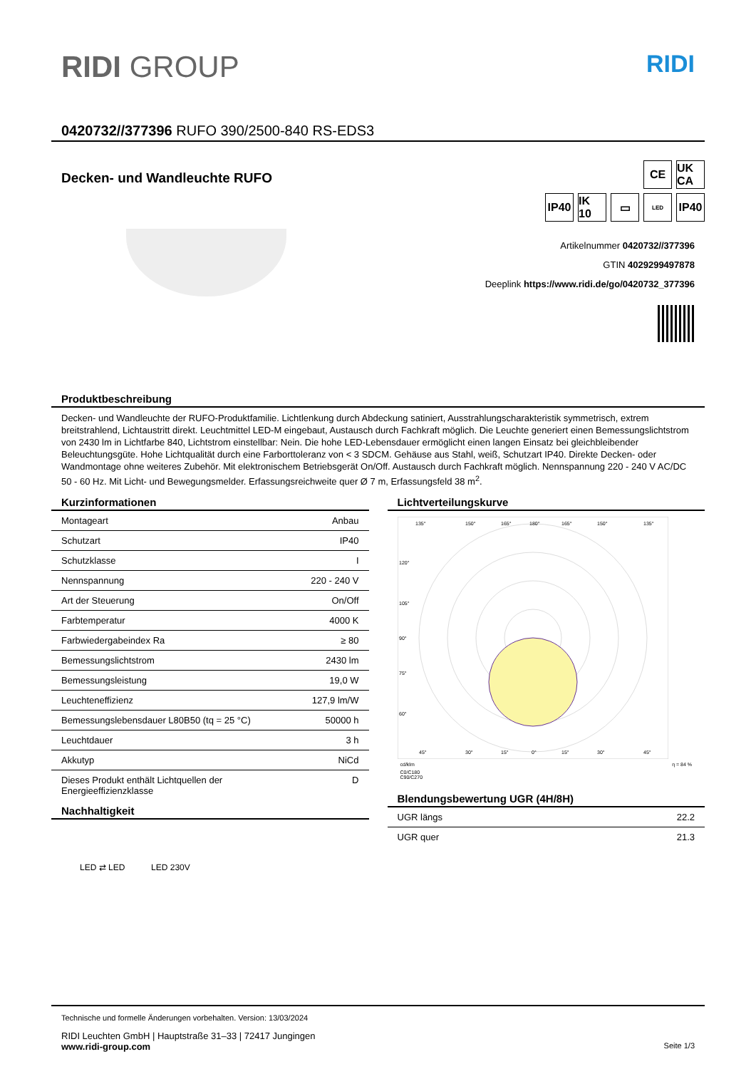RIDI GROUP RIDI
0420732//377396 RUFO 390/2500-840 RS-EDS3
Decken- und Wandleuchte RUFO
CE UK CA
IP40
IK 10
▭
LED
IP40
Artikelnummer 0420732//377396
GTIN 4029299497878
Deeplink https://www.ridi.de/go/0420732_377396
Produktbeschreibung
Decken- und Wandleuchte der RUFO-Produktfamilie. Lichtlenkung durch Abdeckung satiniert, Ausstrahlungscharakteristik symmetrisch, extrem breitstrahlend, Lichtaustritt direkt. Leuchtmittel LED-M eingebaut, Austausch durch Fachkraft möglich. Die Leuchte generiert einen Bemessungslichtstrom von 2430 lm in Lichtfarbe 840, Lichtstrom einstellbar: Nein. Die hohe LED-Lebensdauer ermöglicht einen langen Einsatz bei gleichbleibender Beleuchtungsgüte. Hohe Lichtqualität durch eine Farborttoleranz von < 3 SDCM. Gehäuse aus Stahl, weiß, Schutzart IP40. Direkte Decken- oder Wandmontage ohne weiteres Zubehör. Mit elektronischem Betriebsgerät On/Off. Austausch durch Fachkraft möglich. Nennspannung 220 - 240 V AC/DC 50 - 60 Hz. Mit Licht- und Bewegungsmelder. Erfassungsreichweite quer Ø 7 m, Erfassungsfeld 38 m<sup>2</sup>.
Kurzinformationen
| Montageart | Anbau |
| Schutzart | IP40 |
| Schutzklasse | I |
| Nennspannung | 220 - 240 V |
| Art der Steuerung | On/Off |
| Farbtemperatur | 4000 K |
| Farbwiedergabeindex Ra | ≥ 80 |
| Bemessungslichtstrom | 2430 lm |
| Bemessungsleistung | 19,0 W |
| Leuchteneffizienz | 127,9 lm/W |
| Bemessungslebensdauer L80B50 (tq = 25 °C) | 50000 h |
| Leuchtdauer | 3 h |
| Akkutyp | NiCd |
| Dieses Produkt enthält Lichtquellen der Energieeffizienzklasse | D |
Nachhaltigkeit
LED ⇄ LED LED 230V
Lichtverteilungskurve
135°
150°
165°
180°
165°
150°
135°
120°
105°
90°
75°
60°
45°
30°
15°
0°
15°
30°
45°
cd/klm η = 84 %
C0/C180
C90/C270
Blendungsbewertung UGR (4H/8H)
| UGR längs | 22.2 |
| UGR quer | 21.3 |
Technische und formelle Änderungen vorbehalten. Version: 13/03/2024
RIDI Leuchten GmbH | Hauptstraße 31–33 | 72417 Jungingen
www.ridi-group.com Seite 1/3